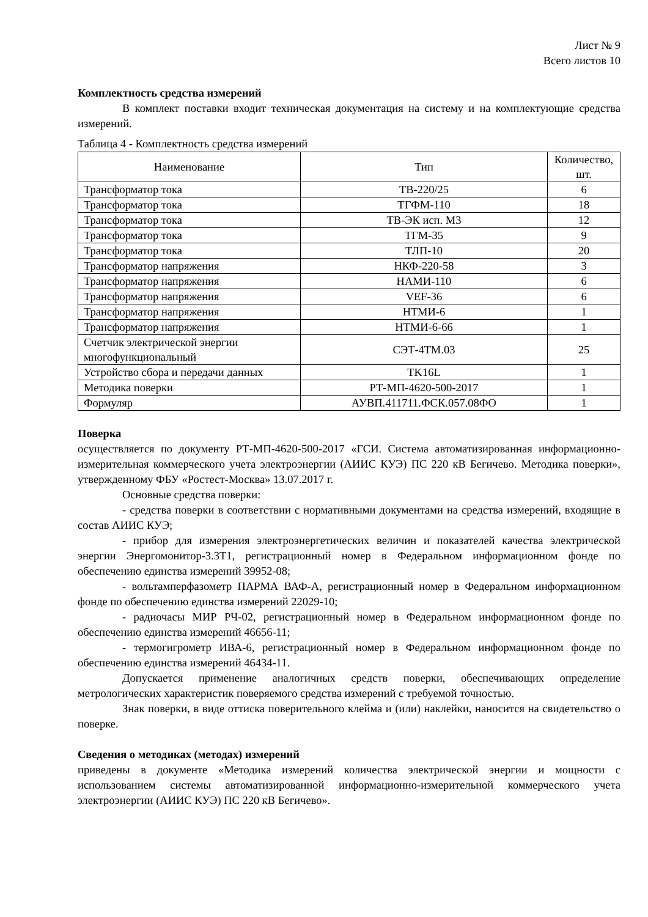Лист № 9
Всего листов 10
Комплектность средства измерений
В комплект поставки входит техническая документация на систему и на комплектующие средства измерений.
Таблица 4 - Комплектность средства измерений
| Наименование | Тип | Количество, шт. |
| --- | --- | --- |
| Трансформатор тока | ТВ-220/25 | 6 |
| Трансформатор тока | ТГФМ-110 | 18 |
| Трансформатор тока | ТВ-ЭК исп. М3 | 12 |
| Трансформатор тока | ТГМ-35 | 9 |
| Трансформатор тока | ТЛП-10 | 20 |
| Трансформатор напряжения | НКФ-220-58 | 3 |
| Трансформатор напряжения | НАМИ-110 | 6 |
| Трансформатор напряжения | VEF-36 | 6 |
| Трансформатор напряжения | НТМИ-6 | 1 |
| Трансформатор напряжения | НТМИ-6-66 | 1 |
| Счетчик электрической энергии многофункциональный | СЭТ-4ТМ.03 | 25 |
| Устройство сбора и передачи данных | TK16L | 1 |
| Методика поверки | РТ-МП-4620-500-2017 | 1 |
| Формуляр | АУВП.411711.ФСК.057.08ФО | 1 |
Поверка
осуществляется по документу РТ-МП-4620-500-2017 «ГСИ. Система автоматизированная информационно-измерительная коммерческого учета электроэнергии (АИИС КУЭ) ПС 220 кВ Бегичево. Методика поверки», утвержденному ФБУ «Ростест-Москва» 13.07.2017 г.
Основные средства поверки:
- средства поверки в соответствии с нормативными документами на средства измерений, входящие в состав АИИС КУЭ;
- прибор для измерения электроэнергетических величин и показателей качества электрической энергии Энергомонитор-3.3Т1, регистрационный номер в Федеральном информационном фонде по обеспечению единства измерений 39952-08;
- вольтамперфазометр ПАРМА ВАФ-А, регистрационный номер в Федеральном информационном фонде по обеспечению единства измерений 22029-10;
- радиочасы МИР РЧ-02, регистрационный номер в Федеральном информационном фонде по обеспечению единства измерений 46656-11;
- термогигрометр ИВА-6, регистрационный номер в Федеральном информационном фонде по обеспечению единства измерений 46434-11.
Допускается применение аналогичных средств поверки, обеспечивающих определение метрологических характеристик поверяемого средства измерений с требуемой точностью.
Знак поверки, в виде оттиска поверительного клейма и (или) наклейки, наносится на свидетельство о поверке.
Сведения о методиках (методах) измерений
приведены в документе «Методика измерений количества электрической энергии и мощности с использованием системы автоматизированной информационно-измерительной коммерческого учета электроэнергии (АИИС КУЭ) ПС 220 кВ Бегичево».